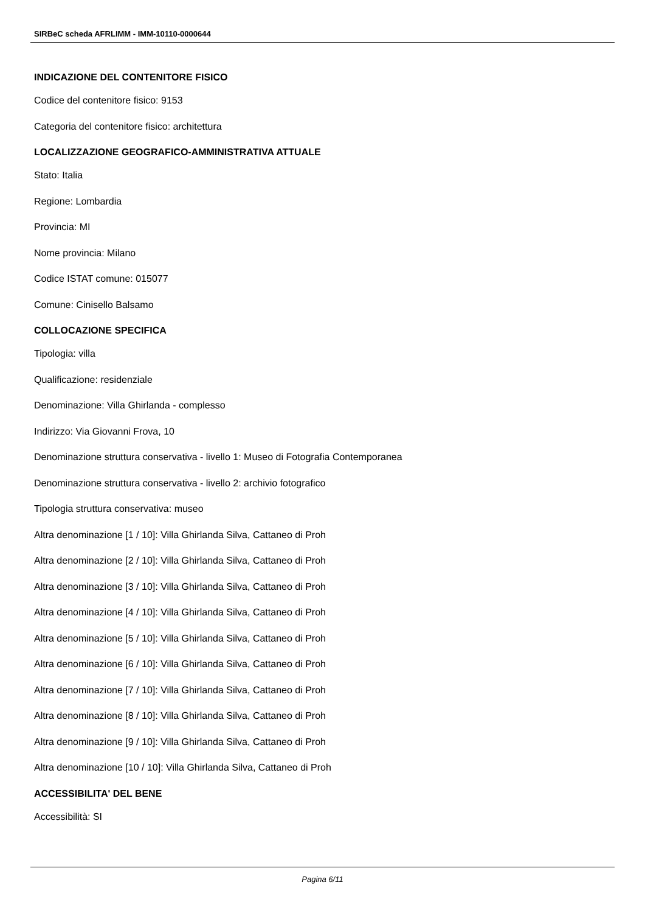SIRBeC scheda AFRLIMM - IMM-10110-0000644
INDICAZIONE DEL CONTENITORE FISICO
Codice del contenitore fisico: 9153
Categoria del contenitore fisico: architettura
LOCALIZZAZIONE GEOGRAFICO-AMMINISTRATIVA ATTUALE
Stato: Italia
Regione: Lombardia
Provincia: MI
Nome provincia: Milano
Codice ISTAT comune: 015077
Comune: Cinisello Balsamo
COLLOCAZIONE SPECIFICA
Tipologia: villa
Qualificazione: residenziale
Denominazione: Villa Ghirlanda - complesso
Indirizzo: Via Giovanni Frova, 10
Denominazione struttura conservativa - livello 1: Museo di Fotografia Contemporanea
Denominazione struttura conservativa - livello 2: archivio fotografico
Tipologia struttura conservativa: museo
Altra denominazione [1 / 10]: Villa Ghirlanda Silva, Cattaneo di Proh
Altra denominazione [2 / 10]: Villa Ghirlanda Silva, Cattaneo di Proh
Altra denominazione [3 / 10]: Villa Ghirlanda Silva, Cattaneo di Proh
Altra denominazione [4 / 10]: Villa Ghirlanda Silva, Cattaneo di Proh
Altra denominazione [5 / 10]: Villa Ghirlanda Silva, Cattaneo di Proh
Altra denominazione [6 / 10]: Villa Ghirlanda Silva, Cattaneo di Proh
Altra denominazione [7 / 10]: Villa Ghirlanda Silva, Cattaneo di Proh
Altra denominazione [8 / 10]: Villa Ghirlanda Silva, Cattaneo di Proh
Altra denominazione [9 / 10]: Villa Ghirlanda Silva, Cattaneo di Proh
Altra denominazione [10 / 10]: Villa Ghirlanda Silva, Cattaneo di Proh
ACCESSIBILITA' DEL BENE
Accessibilità: SI
Pagina 6/11